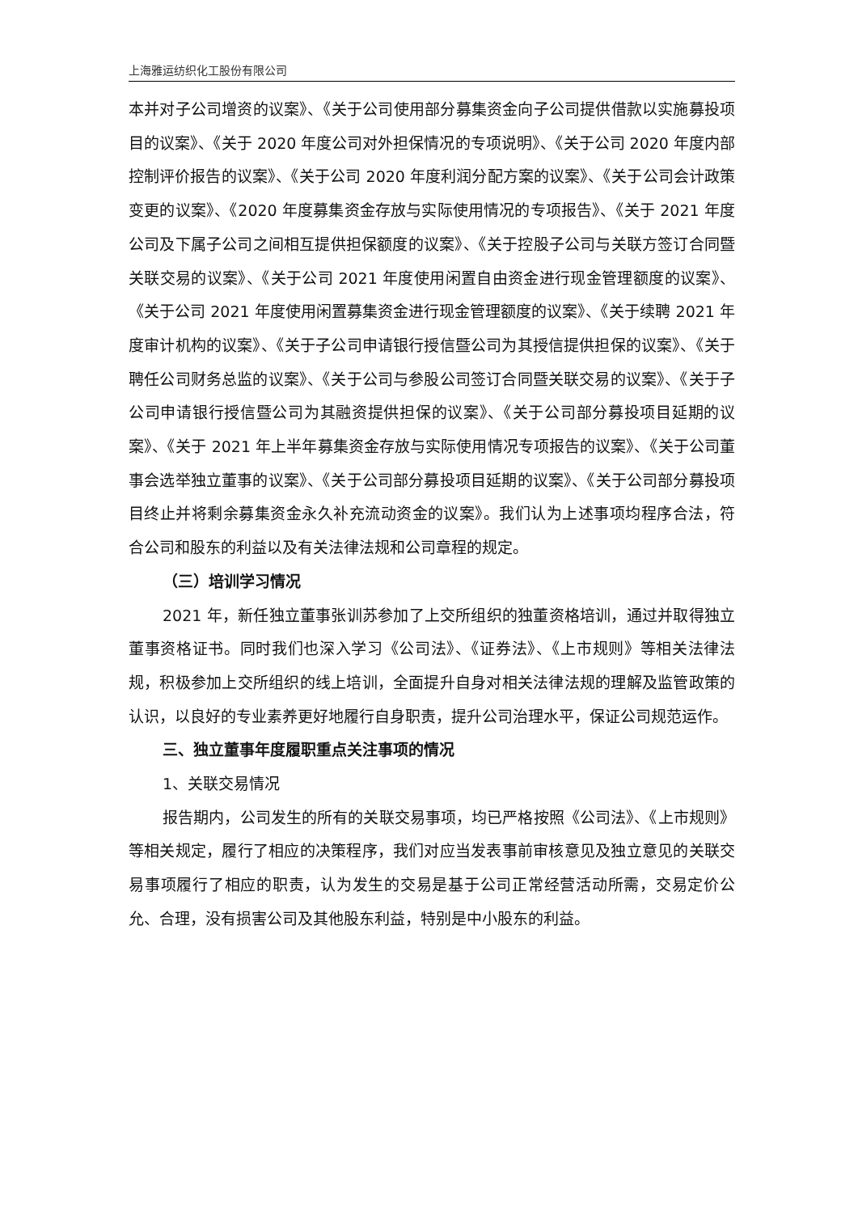上海雅运纺织化工股份有限公司
本并对子公司增资的议案》、《关于公司使用部分募集资金向子公司提供借款以实施募投项目的议案》、《关于 2020 年度公司对外担保情况的专项说明》、《关于公司 2020 年度内部控制评价报告的议案》、《关于公司 2020 年度利润分配方案的议案》、《关于公司会计政策变更的议案》、《2020 年度募集资金存放与实际使用情况的专项报告》、《关于 2021 年度公司及下属子公司之间相互提供担保额度的议案》、《关于控股子公司与关联方签订合同暨关联交易的议案》、《关于公司 2021 年度使用闲置自由资金进行现金管理额度的议案》、《关于公司 2021 年度使用闲置募集资金进行现金管理额度的议案》、《关于续聘 2021 年度审计机构的议案》、《关于子公司申请银行授信暨公司为其授信提供担保的议案》、《关于聘任公司财务总监的议案》、《关于公司与参股公司签订合同暨关联交易的议案》、《关于子公司申请银行授信暨公司为其融资提供担保的议案》、《关于公司部分募投项目延期的议案》、《关于 2021 年上半年募集资金存放与实际使用情况专项报告的议案》、《关于公司董事会选举独立董事的议案》、《关于公司部分募投项目延期的议案》、《关于公司部分募投项目终止并将剩余募集资金永久补充流动资金的议案》。我们认为上述事项均程序合法，符合公司和股东的利益以及有关法律法规和公司章程的规定。
（三）培训学习情况
2021 年，新任独立董事张训苏参加了上交所组织的独董资格培训，通过并取得独立董事资格证书。同时我们也深入学习《公司法》、《证券法》、《上市规则》等相关法律法规，积极参加上交所组织的线上培训，全面提升自身对相关法律法规的理解及监管政策的认识，以良好的专业素养更好地履行自身职责，提升公司治理水平，保证公司规范运作。
三、独立董事年度履职重点关注事项的情况
1、关联交易情况
报告期内，公司发生的所有的关联交易事项，均已严格按照《公司法》、《上市规则》等相关规定，履行了相应的决策程序，我们对应当发表事前审核意见及独立意见的关联交易事项履行了相应的职责，认为发生的交易是基于公司正常经营活动所需，交易定价公允、合理，没有损害公司及其他股东利益，特别是中小股东的利益。